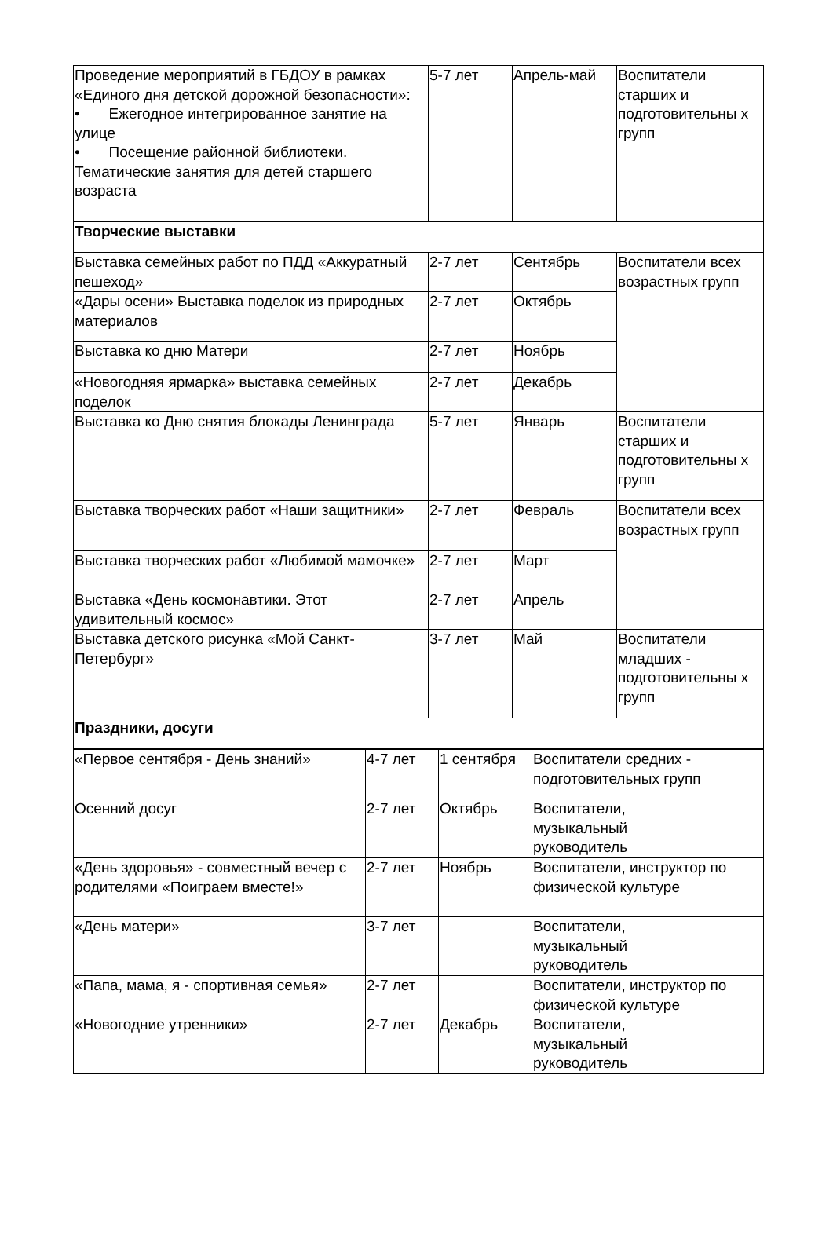| Проведение мероприятий в ГБДОУ в рамках «Единого дня детской дорожной безопасности»: • Ежегодное интегрированное занятие на улице • Посещение районной библиотеки. Тематические занятия для детей старшего возраста | 5-7 лет | Апрель-май | Воспитатели старших и подготовительны х групп |
| Творческие выставки | | | |
| Выставка семейных работ по ПДД «Аккуратный пешеход» | 2-7 лет | Сентябрь | Воспитатели всех возрастных групп |
| «Дары осени» Выставка поделок из природных материалов | 2-7 лет | Октябрь | |
| Выставка ко дню Матери | 2-7 лет | Ноябрь | |
| «Новогодняя ярмарка» выставка семейных поделок | 2-7 лет | Декабрь | |
| Выставка ко Дню снятия блокады Ленинграда | 5-7 лет | Январь | Воспитатели старших и подготовительны х групп |
| Выставка творческих работ «Наши защитники» | 2-7 лет | Февраль | Воспитатели всех возрастных групп |
| Выставка творческих работ «Любимой мамочке» | 2-7 лет | Март | |
| Выставка «День космонавтики. Этот удивительный космос» | 2-7 лет | Апрель | |
| Выставка детского рисунка «Мой Санкт-Петербург» | 3-7 лет | Май | Воспитатели младших - подготовительны х групп |
| Праздники, досуги | | | |
| «Первое сентября - День знаний» | 4-7 лет | 1 сентября | Воспитатели средних - подготовительных групп |
| Осенний досуг | 2-7 лет | Октябрь | Воспитатели, музыкальный руководитель |
| «День здоровья» - совместный вечер с родителями «Поиграем вместе!» | 2-7 лет | Ноябрь | Воспитатели, инструктор по физической культуре |
| «День матери» | 3-7 лет | | Воспитатели, музыкальный руководитель |
| «Папа, мама, я - спортивная семья» | 2-7 лет | | Воспитатели, инструктор по физической культуре |
| «Новогодние утренники» | 2-7 лет | Декабрь | Воспитатели, музыкальный руководитель |